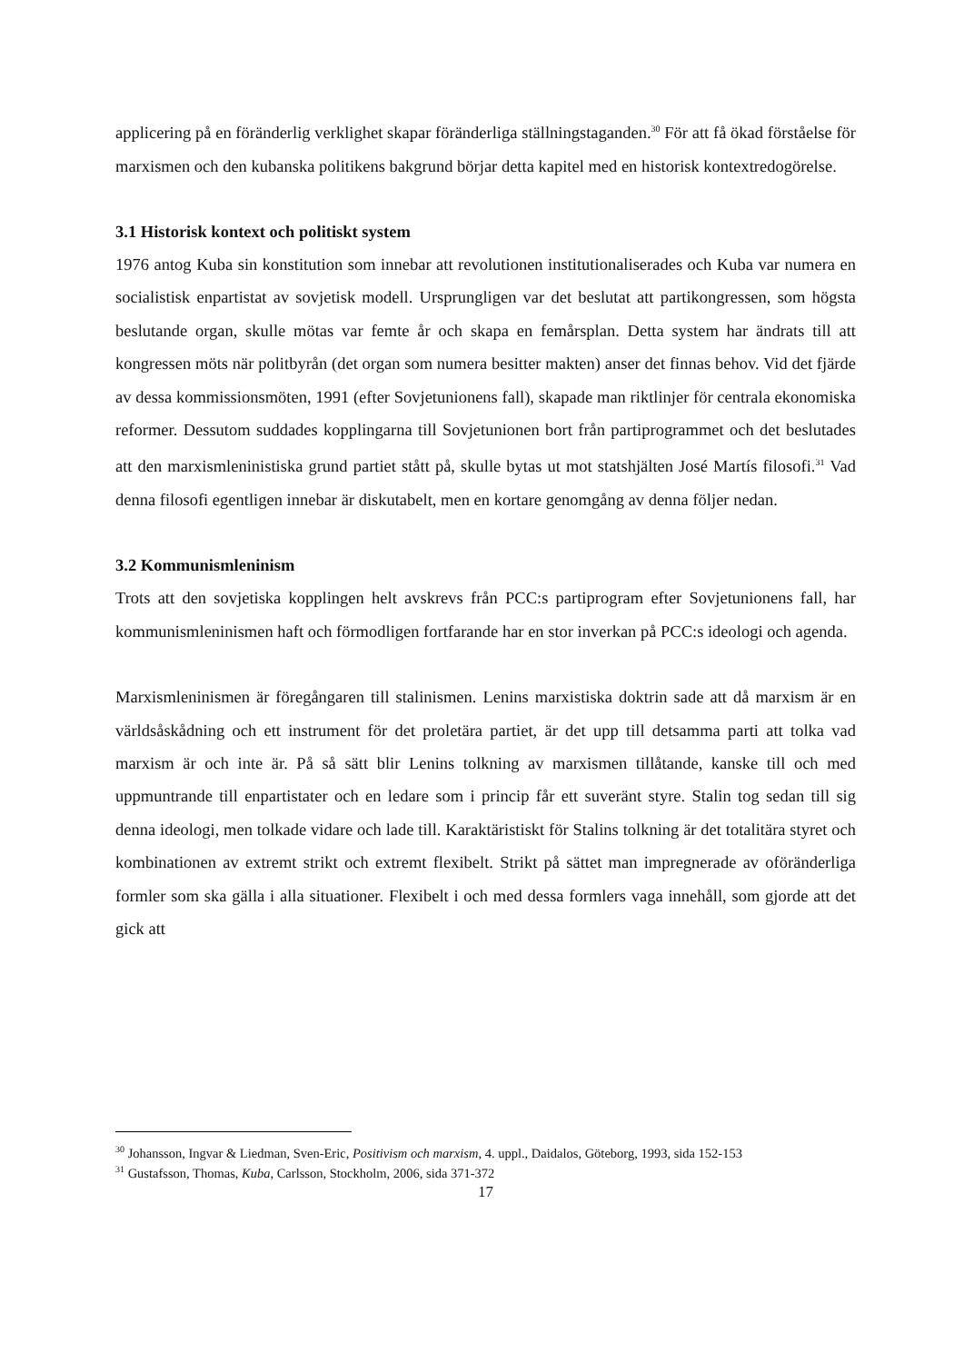applicering på en föränderlig verklighet skapar föränderliga ställningstaganden.<sup>30</sup> För att få ökad förståelse för marxismen och den kubanska politikens bakgrund börjar detta kapitel med en historisk kontextredogörelse.
3.1 Historisk kontext och politiskt system
1976 antog Kuba sin konstitution som innebar att revolutionen institutionaliserades och Kuba var numera en socialistisk enpartistat av sovjetisk modell. Ursprungligen var det beslutat att partikongressen, som högsta beslutande organ, skulle mötas var femte år och skapa en femårsplan. Detta system har ändrats till att kongressen möts när politbyrån (det organ som numera besitter makten) anser det finnas behov. Vid det fjärde av dessa kommissionsmöten, 1991 (efter Sovjetunionens fall), skapade man riktlinjer för centrala ekonomiska reformer. Dessutom suddades kopplingarna till Sovjetunionen bort från partiprogrammet och det beslutades att den marxismleninistiska grund partiet stått på, skulle bytas ut mot statshjälten José Martís filosofi.<sup>31</sup> Vad denna filosofi egentligen innebar är diskutabelt, men en kortare genomgång av denna följer nedan.
3.2 Kommunismleninism
Trots att den sovjetiska kopplingen helt avskrevs från PCC:s partiprogram efter Sovjetunionens fall, har kommunismleninismen haft och förmodligen fortfarande har en stor inverkan på PCC:s ideologi och agenda.
Marxismleninismen är föregångaren till stalinismen. Lenins marxistiska doktrin sade att då marxism är en världsåskådning och ett instrument för det proletära partiet, är det upp till detsamma parti att tolka vad marxism är och inte är. På så sätt blir Lenins tolkning av marxismen tillåtande, kanske till och med uppmuntrande till enpartistater och en ledare som i princip får ett suveränt styre. Stalin tog sedan till sig denna ideologi, men tolkade vidare och lade till. Karaktäristiskt för Stalins tolkning är det totalitära styret och kombinationen av extremt strikt och extremt flexibelt. Strikt på sättet man impregnerade av oföränderliga formler som ska gälla i alla situationer. Flexibelt i och med dessa formlers vaga innehåll, som gjorde att det gick att
<sup>30</sup> Johansson, Ingvar & Liedman, Sven-Eric, Positivism och marxism, 4. uppl., Daidalos, Göteborg, 1993, sida 152-153
<sup>31</sup> Gustafsson, Thomas, Kuba, Carlsson, Stockholm, 2006, sida 371-372
17